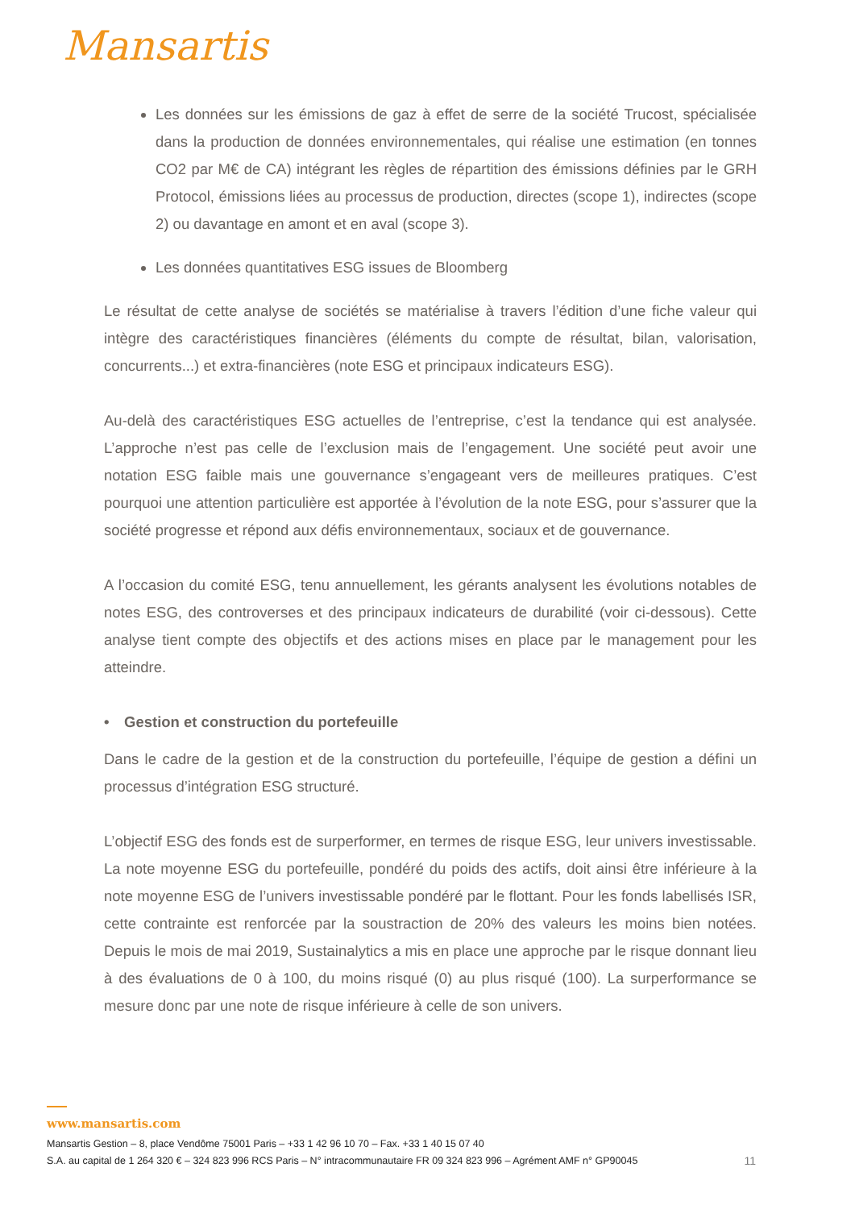Mansartis
Les données sur les émissions de gaz à effet de serre de la société Trucost, spécialisée dans la production de données environnementales, qui réalise une estimation (en tonnes CO2 par M€ de CA) intégrant les règles de répartition des émissions définies par le GRH Protocol, émissions liées au processus de production, directes (scope 1), indirectes (scope 2) ou davantage en amont et en aval (scope 3).
Les données quantitatives ESG issues de Bloomberg
Le résultat de cette analyse de sociétés se matérialise à travers l’édition d’une fiche valeur qui intègre des caractéristiques financières (éléments du compte de résultat, bilan, valorisation, concurrents...) et extra-financières (note ESG et principaux indicateurs ESG).
Au-delà des caractéristiques ESG actuelles de l’entreprise, c’est la tendance qui est analysée. L’approche n’est pas celle de l’exclusion mais de l’engagement. Une société peut avoir une notation ESG faible mais une gouvernance s’engageant vers de meilleures pratiques. C’est pourquoi une attention particulière est apportée à l’évolution de la note ESG, pour s’assurer que la société progresse et répond aux défis environnementaux, sociaux et de gouvernance.
A l’occasion du comité ESG, tenu annuellement, les gérants analysent les évolutions notables de notes ESG, des controverses et des principaux indicateurs de durabilité (voir ci-dessous). Cette analyse tient compte des objectifs et des actions mises en place par le management pour les atteindre.
• Gestion et construction du portefeuille
Dans le cadre de la gestion et de la construction du portefeuille, l’équipe de gestion a défini un processus d’intégration ESG structuré.
L’objectif ESG des fonds est de surperformer, en termes de risque ESG, leur univers investissable. La note moyenne ESG du portefeuille, pondéré du poids des actifs, doit ainsi être inférieure à la note moyenne ESG de l’univers investissable pondéré par le flottant. Pour les fonds labellisés ISR, cette contrainte est renforcée par la soustraction de 20% des valeurs les moins bien notées. Depuis le mois de mai 2019, Sustainalytics a mis en place une approche par le risque donnant lieu à des évaluations de 0 à 100, du moins risqué (0) au plus risqué (100). La surperformance se mesure donc par une note de risque inférieure à celle de son univers.
www.mansartis.com
Mansartis Gestion – 8, place Vendôme 75001 Paris – +33 1 42 96 10 70 – Fax. +33 1 40 15 07 40
S.A. au capital de 1 264 320 € – 324 823 996 RCS Paris – N° intracommunautaire FR 09 324 823 996 – Agrément AMF n° GP90045 11